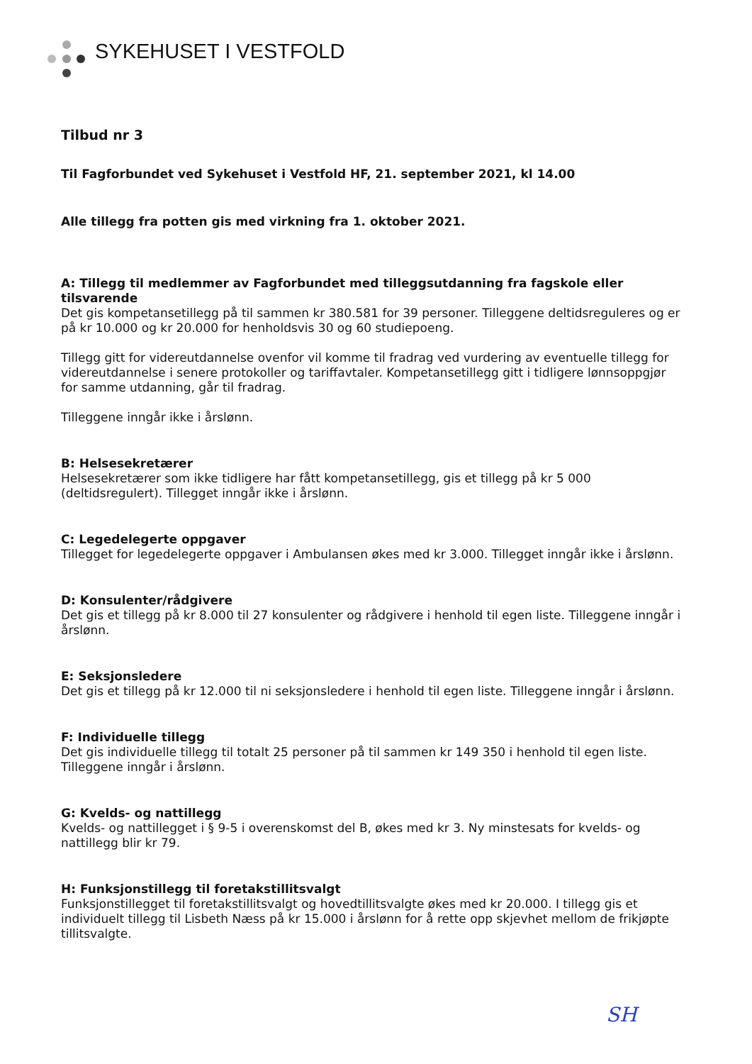SYKEHUSET I VESTFOLD
Tilbud nr 3
Til Fagforbundet ved Sykehuset i Vestfold HF, 21. september 2021, kl 14.00
Alle tillegg fra potten gis med virkning fra 1. oktober 2021.
A: Tillegg til medlemmer av Fagforbundet med tilleggsutdanning fra fagskole eller tilsvarende
Det gis kompetansetillegg på til sammen kr 380.581 for 39 personer. Tilleggene deltidsreguleres og er på kr 10.000 og kr 20.000 for henholdsvis 30 og 60 studiepoeng.
Tillegg gitt for videreutdannelse ovenfor vil komme til fradrag ved vurdering av eventuelle tillegg for videreutdannelse i senere protokoller og tariffavtaler. Kompetansetillegg gitt i tidligere lønnsoppgjør for samme utdanning, går til fradrag.
Tilleggene inngår ikke i årslønn.
B: Helsesekretærer
Helsesekretærer som ikke tidligere har fått kompetansetillegg, gis et tillegg på kr 5 000 (deltidsregulert). Tillegget inngår ikke i årslønn.
C: Legedelegerte oppgaver
Tillegget for legedelegerte oppgaver i Ambulansen økes med kr 3.000. Tillegget inngår ikke i årslønn.
D: Konsulenter/rådgivere
Det gis et tillegg på kr 8.000 til 27 konsulenter og rådgivere i henhold til egen liste. Tilleggene inngår i årslønn.
E: Seksjonsledere
Det gis et tillegg på kr 12.000 til ni seksjonsledere i henhold til egen liste. Tilleggene inngår i årslønn.
F: Individuelle tillegg
Det gis individuelle tillegg til totalt 25 personer på til sammen kr 149 350 i henhold til egen liste. Tilleggene inngår i årslønn.
G: Kvelds- og nattillegg
Kvelds- og nattillegget i § 9-5 i overenskomst del B, økes med kr 3. Ny minstesats for kvelds- og nattillegg blir kr 79.
H: Funksjonstillegg til foretakstillitsvalgt
Funksjonstillegget til foretakstillitsvalgt og hovedtillitsvalgte økes med kr 20.000. I tillegg gis et individuelt tillegg til Lisbeth Næss på kr 15.000 i årslønn for å rette opp skjevhet mellom de frikjøpte tillitsvalgte.
SH